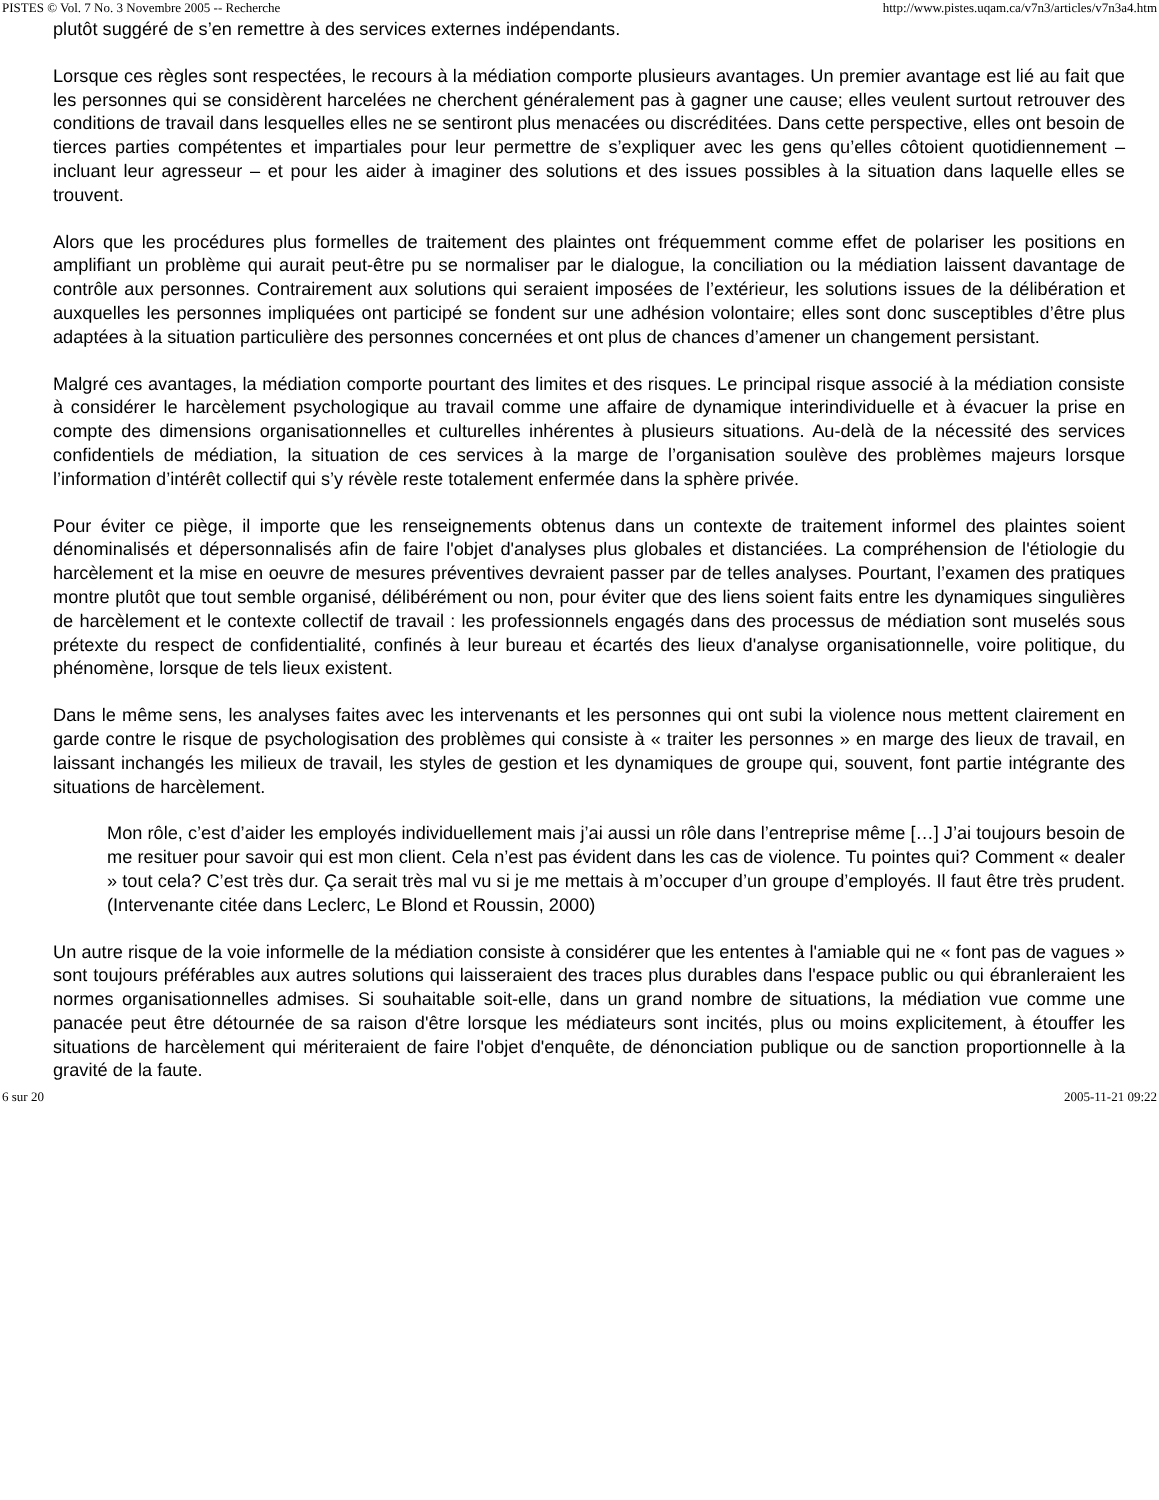PISTES © Vol. 7 No. 3 Novembre 2005 -- Recherche http://www.pistes.uqam.ca/v7n3/articles/v7n3a4.htm
plutôt suggéré de s’en remettre à des services externes indépendants.
Lorsque ces règles sont respectées, le recours à la médiation comporte plusieurs avantages. Un premier avantage est lié au fait que les personnes qui se considèrent harcelées ne cherchent généralement pas à gagner une cause; elles veulent surtout retrouver des conditions de travail dans lesquelles elles ne se sentiront plus menacées ou discréditées. Dans cette perspective, elles ont besoin de tierces parties compétentes et impartiales pour leur permettre de s’expliquer avec les gens qu’elles côtoient quotidiennement – incluant leur agresseur – et pour les aider à imaginer des solutions et des issues possibles à la situation dans laquelle elles se trouvent.
Alors que les procédures plus formelles de traitement des plaintes ont fréquemment comme effet de polariser les positions en amplifiant un problème qui aurait peut-être pu se normaliser par le dialogue, la conciliation ou la médiation laissent davantage de contrôle aux personnes. Contrairement aux solutions qui seraient imposées de l’extérieur, les solutions issues de la délibération et auxquelles les personnes impliquées ont participé se fondent sur une adhésion volontaire; elles sont donc susceptibles d’être plus adaptées à la situation particulière des personnes concernées et ont plus de chances d’amener un changement persistant.
Malgré ces avantages, la médiation comporte pourtant des limites et des risques. Le principal risque associé à la médiation consiste à considérer le harcèlement psychologique au travail comme une affaire de dynamique interindividuelle et à évacuer la prise en compte des dimensions organisationnelles et culturelles inhérentes à plusieurs situations. Au-delà de la nécessité des services confidentiels de médiation, la situation de ces services à la marge de l’organisation soulève des problèmes majeurs lorsque l’information d’intérêt collectif qui s’y révèle reste totalement enfermée dans la sphère privée.
Pour éviter ce piège, il importe que les renseignements obtenus dans un contexte de traitement informel des plaintes soient dénominalisés et dépersonnalisés afin de faire l'objet d'analyses plus globales et distanciées. La compréhension de l'étiologie du harcèlement et la mise en oeuvre de mesures préventives devraient passer par de telles analyses. Pourtant, l’examen des pratiques montre plutôt que tout semble organisé, délibérément ou non, pour éviter que des liens soient faits entre les dynamiques singulières de harcèlement et le contexte collectif de travail : les professionnels engagés dans des processus de médiation sont muselés sous prétexte du respect de confidentialité, confinés à leur bureau et écartés des lieux d'analyse organisationnelle, voire politique, du phénomène, lorsque de tels lieux existent.
Dans le même sens, les analyses faites avec les intervenants et les personnes qui ont subi la violence nous mettent clairement en garde contre le risque de psychologisation des problèmes qui consiste à « traiter les personnes » en marge des lieux de travail, en laissant inchangés les milieux de travail, les styles de gestion et les dynamiques de groupe qui, souvent, font partie intégrante des situations de harcèlement.
Mon rôle, c’est d’aider les employés individuellement mais j’ai aussi un rôle dans l’entreprise même […] J’ai toujours besoin de me resituer pour savoir qui est mon client. Cela n’est pas évident dans les cas de violence. Tu pointes qui? Comment « dealer » tout cela? C’est très dur. Ça serait très mal vu si je me mettais à m’occuper d’un groupe d’employés. Il faut être très prudent. (Intervenante citée dans Leclerc, Le Blond et Roussin, 2000)
Un autre risque de la voie informelle de la médiation consiste à considérer que les ententes à l'amiable qui ne « font pas de vagues » sont toujours préférables aux autres solutions qui laisseraient des traces plus durables dans l'espace public ou qui ébranleraient les normes organisationnelles admises. Si souhaitable soit-elle, dans un grand nombre de situations, la médiation vue comme une panacée peut être détournée de sa raison d'être lorsque les médiateurs sont incités, plus ou moins explicitement, à étouffer les situations de harcèlement qui mériteraient de faire l'objet d'enquête, de dénonciation publique ou de sanction proportionnelle à la gravité de la faute.
6 sur 20 2005-11-21 09:22